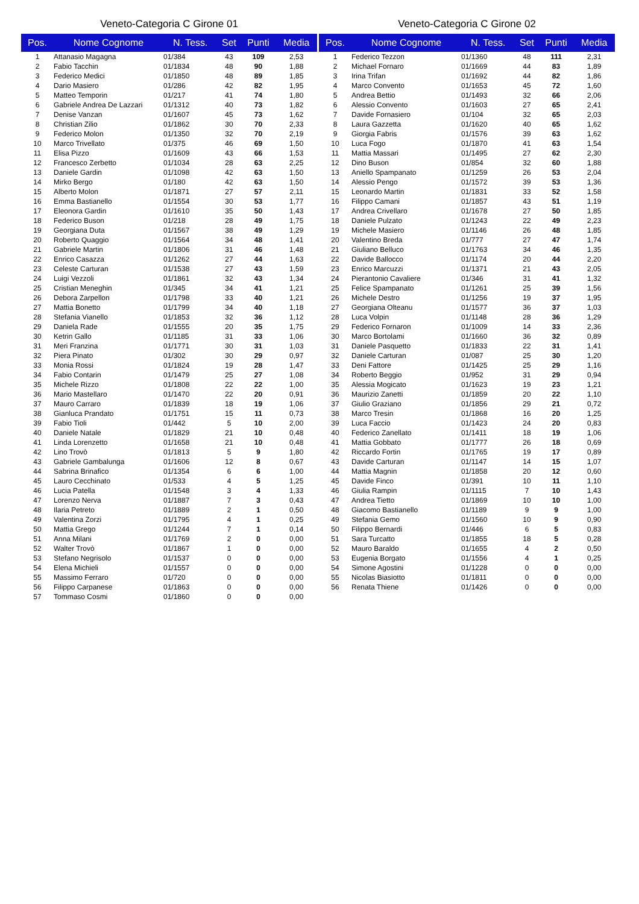Veneto-Categoria C Girone 01
| Pos. | Nome Cognome | N. Tess. | Set | Punti | Media |
| --- | --- | --- | --- | --- | --- |
| 1 | Attanasio Magagna | 01/384 | 43 | 109 | 2,53 |
| 2 | Fabio Tacchin | 01/1834 | 48 | 90 | 1,88 |
| 3 | Federico Medici | 01/1850 | 48 | 89 | 1,85 |
| 4 | Dario Masiero | 01/286 | 42 | 82 | 1,95 |
| 5 | Matteo Temporin | 01/217 | 41 | 74 | 1,80 |
| 6 | Gabriele Andrea De Lazzari | 01/1312 | 40 | 73 | 1,82 |
| 7 | Denise Vanzan | 01/1607 | 45 | 73 | 1,62 |
| 8 | Christian Zilio | 01/1862 | 30 | 70 | 2,33 |
| 9 | Federico Molon | 01/1350 | 32 | 70 | 2,19 |
| 10 | Marco Trivellato | 01/375 | 46 | 69 | 1,50 |
| 11 | Elisa Pizzo | 01/1609 | 43 | 66 | 1,53 |
| 12 | Francesco Zerbetto | 01/1034 | 28 | 63 | 2,25 |
| 13 | Daniele Gardin | 01/1098 | 42 | 63 | 1,50 |
| 14 | Mirko Bergo | 01/180 | 42 | 63 | 1,50 |
| 15 | Alberto Molon | 01/1871 | 27 | 57 | 2,11 |
| 16 | Emma Bastianello | 01/1554 | 30 | 53 | 1,77 |
| 17 | Eleonora Gardin | 01/1610 | 35 | 50 | 1,43 |
| 18 | Federico Buson | 01/218 | 28 | 49 | 1,75 |
| 19 | Georgiana Duta | 01/1567 | 38 | 49 | 1,29 |
| 20 | Roberto Quaggio | 01/1564 | 34 | 48 | 1,41 |
| 21 | Gabriele Martin | 01/1806 | 31 | 46 | 1,48 |
| 22 | Enrico Casazza | 01/1262 | 27 | 44 | 1,63 |
| 23 | Celeste Carturan | 01/1538 | 27 | 43 | 1,59 |
| 24 | Luigi Vezzoli | 01/1861 | 32 | 43 | 1,34 |
| 25 | Cristian Meneghin | 01/345 | 34 | 41 | 1,21 |
| 26 | Debora Zarpellon | 01/1798 | 33 | 40 | 1,21 |
| 27 | Mattia Bonetto | 01/1799 | 34 | 40 | 1,18 |
| 28 | Stefania Vianello | 01/1853 | 32 | 36 | 1,12 |
| 29 | Daniela Rade | 01/1555 | 20 | 35 | 1,75 |
| 30 | Ketrin Gallo | 01/1185 | 31 | 33 | 1,06 |
| 31 | Meri Franzina | 01/1771 | 30 | 31 | 1,03 |
| 32 | Piera Pinato | 01/302 | 30 | 29 | 0,97 |
| 33 | Monia Rossi | 01/1824 | 19 | 28 | 1,47 |
| 34 | Fabio Contarin | 01/1479 | 25 | 27 | 1,08 |
| 35 | Michele Rizzo | 01/1808 | 22 | 22 | 1,00 |
| 36 | Mario Mastellaro | 01/1470 | 22 | 20 | 0,91 |
| 37 | Mauro Carraro | 01/1839 | 18 | 19 | 1,06 |
| 38 | Gianluca Prandato | 01/1751 | 15 | 11 | 0,73 |
| 39 | Fabio Tioli | 01/442 | 5 | 10 | 2,00 |
| 40 | Daniele Natale | 01/1829 | 21 | 10 | 0,48 |
| 41 | Linda Lorenzetto | 01/1658 | 21 | 10 | 0,48 |
| 42 | Lino Trovò | 01/1813 | 5 | 9 | 1,80 |
| 43 | Gabriele Gambalunga | 01/1606 | 12 | 8 | 0,67 |
| 44 | Sabrina Brinafico | 01/1354 | 6 | 6 | 1,00 |
| 45 | Lauro Cecchinato | 01/533 | 4 | 5 | 1,25 |
| 46 | Lucia Patella | 01/1548 | 3 | 4 | 1,33 |
| 47 | Lorenzo Nerva | 01/1887 | 7 | 3 | 0,43 |
| 48 | Ilaria Petreto | 01/1889 | 2 | 1 | 0,50 |
| 49 | Valentina Zorzi | 01/1795 | 4 | 1 | 0,25 |
| 50 | Mattia Grego | 01/1244 | 7 | 1 | 0,14 |
| 51 | Anna Milani | 01/1769 | 2 | 0 | 0,00 |
| 52 | Walter Trovò | 01/1867 | 1 | 0 | 0,00 |
| 53 | Stefano Negrisolo | 01/1537 | 0 | 0 | 0,00 |
| 54 | Elena Michieli | 01/1557 | 0 | 0 | 0,00 |
| 55 | Massimo Ferraro | 01/720 | 0 | 0 | 0,00 |
| 56 | Filippo Carpanese | 01/1863 | 0 | 0 | 0,00 |
| 57 | Tommaso Cosmi | 01/1860 | 0 | 0 | 0,00 |
Veneto-Categoria C Girone 02
| Pos. | Nome Cognome | N. Tess. | Set | Punti | Media |
| --- | --- | --- | --- | --- | --- |
| 1 | Federico Tezzon | 01/1360 | 48 | 111 | 2,31 |
| 2 | Michael Fornaro | 01/1669 | 44 | 83 | 1,89 |
| 3 | Irina Trifan | 01/1692 | 44 | 82 | 1,86 |
| 4 | Marco Convento | 01/1653 | 45 | 72 | 1,60 |
| 5 | Andrea Bettio | 01/1493 | 32 | 66 | 2,06 |
| 6 | Alessio Convento | 01/1603 | 27 | 65 | 2,41 |
| 7 | Davide Fornasiero | 01/104 | 32 | 65 | 2,03 |
| 8 | Laura Gazzetta | 01/1620 | 40 | 65 | 1,62 |
| 9 | Giorgia Fabris | 01/1576 | 39 | 63 | 1,62 |
| 10 | Luca Fogo | 01/1870 | 41 | 63 | 1,54 |
| 11 | Mattia Massari | 01/1495 | 27 | 62 | 2,30 |
| 12 | Dino Buson | 01/854 | 32 | 60 | 1,88 |
| 13 | Aniello Spampanato | 01/1259 | 26 | 53 | 2,04 |
| 14 | Alessio Pengo | 01/1572 | 39 | 53 | 1,36 |
| 15 | Leonardo Martin | 01/1831 | 33 | 52 | 1,58 |
| 16 | Filippo Camani | 01/1857 | 43 | 51 | 1,19 |
| 17 | Andrea Crivellaro | 01/1678 | 27 | 50 | 1,85 |
| 18 | Daniele Pulzato | 01/1243 | 22 | 49 | 2,23 |
| 19 | Michele Masiero | 01/1146 | 26 | 48 | 1,85 |
| 20 | Valentino Breda | 01/777 | 27 | 47 | 1,74 |
| 21 | Giuliano Belluco | 01/1763 | 34 | 46 | 1,35 |
| 22 | Davide Ballocco | 01/1174 | 20 | 44 | 2,20 |
| 23 | Enrico Marcuzzi | 01/1371 | 21 | 43 | 2,05 |
| 24 | Pierantonio Cavaliere | 01/346 | 31 | 41 | 1,32 |
| 25 | Felice Spampanato | 01/1261 | 25 | 39 | 1,56 |
| 26 | Michele Destro | 01/1256 | 19 | 37 | 1,95 |
| 27 | Georgiana Olteanu | 01/1577 | 36 | 37 | 1,03 |
| 28 | Luca Volpin | 01/1148 | 28 | 36 | 1,29 |
| 29 | Federico Fornaron | 01/1009 | 14 | 33 | 2,36 |
| 30 | Marco Bortolami | 01/1660 | 36 | 32 | 0,89 |
| 31 | Daniele Pasquetto | 01/1833 | 22 | 31 | 1,41 |
| 32 | Daniele Carturan | 01/087 | 25 | 30 | 1,20 |
| 33 | Deni Fattore | 01/1425 | 25 | 29 | 1,16 |
| 34 | Roberto Beggio | 01/952 | 31 | 29 | 0,94 |
| 35 | Alessia Mogicato | 01/1623 | 19 | 23 | 1,21 |
| 36 | Maurizio Zanetti | 01/1859 | 20 | 22 | 1,10 |
| 37 | Giulio Graziano | 01/1856 | 29 | 21 | 0,72 |
| 38 | Marco Tresin | 01/1868 | 16 | 20 | 1,25 |
| 39 | Luca Faccio | 01/1423 | 24 | 20 | 0,83 |
| 40 | Federico Zanellato | 01/1411 | 18 | 19 | 1,06 |
| 41 | Mattia Gobbato | 01/1777 | 26 | 18 | 0,69 |
| 42 | Riccardo Fortin | 01/1765 | 19 | 17 | 0,89 |
| 43 | Davide Carturan | 01/1147 | 14 | 15 | 1,07 |
| 44 | Mattia Magnin | 01/1858 | 20 | 12 | 0,60 |
| 45 | Davide Finco | 01/391 | 10 | 11 | 1,10 |
| 46 | Giulia Rampin | 01/1115 | 7 | 10 | 1,43 |
| 47 | Andrea Tietto | 01/1869 | 10 | 10 | 1,00 |
| 48 | Giacomo Bastianello | 01/1189 | 9 | 9 | 1,00 |
| 49 | Stefania Gemo | 01/1560 | 10 | 9 | 0,90 |
| 50 | Filippo Bernardi | 01/446 | 6 | 5 | 0,83 |
| 51 | Sara Turcatto | 01/1855 | 18 | 5 | 0,28 |
| 52 | Mauro Baraldo | 01/1655 | 4 | 2 | 0,50 |
| 53 | Eugenia Borgato | 01/1556 | 4 | 1 | 0,25 |
| 54 | Simone Agostini | 01/1228 | 0 | 0 | 0,00 |
| 55 | Nicolas Biasiotto | 01/1811 | 0 | 0 | 0,00 |
| 56 | Renata Thiene | 01/1426 | 0 | 0 | 0,00 |